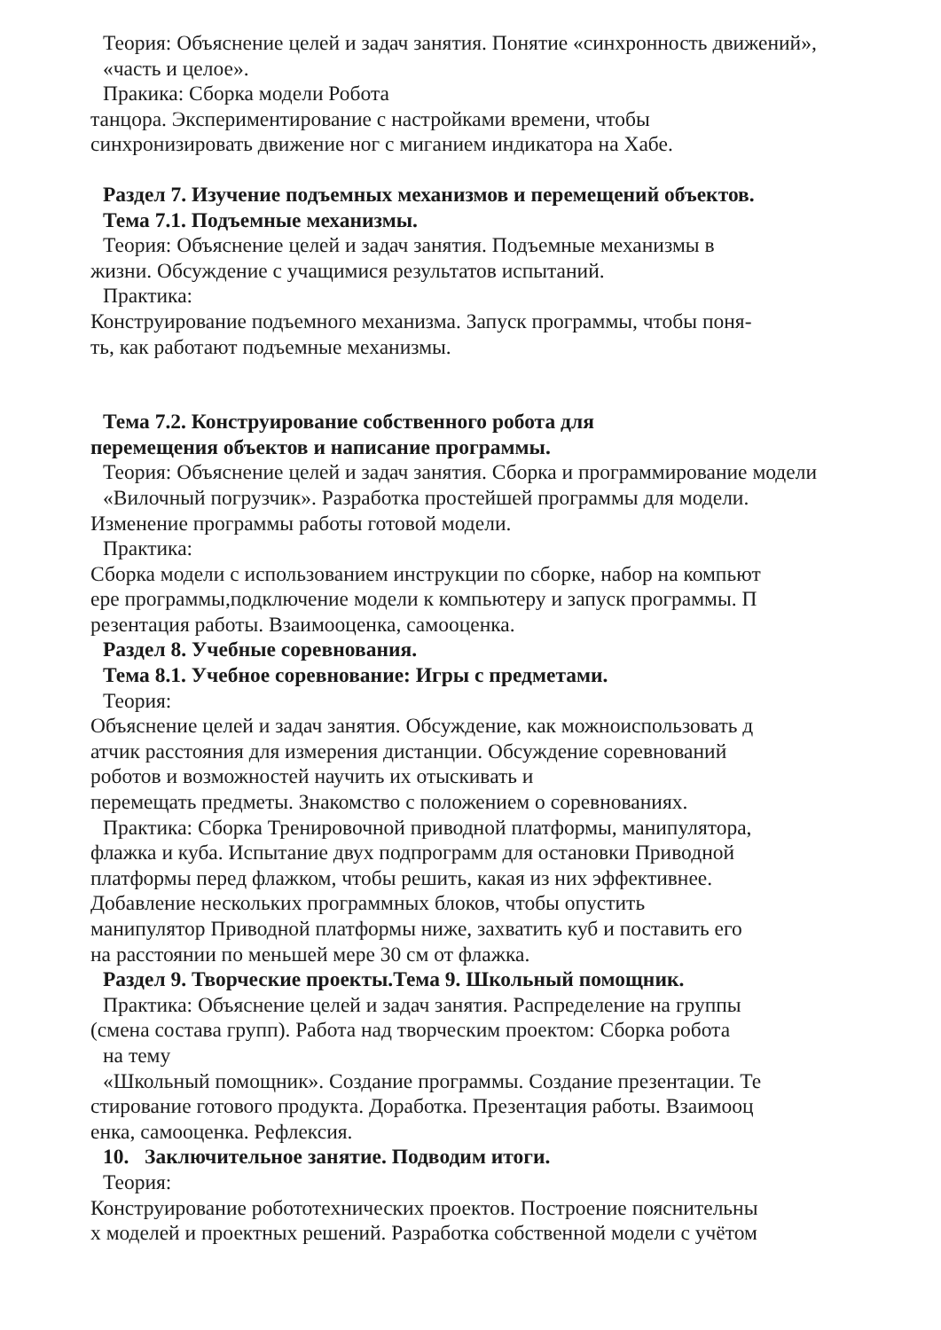Теория: Объяснение целей и задач занятия. Понятие «синхронность движений»,
«часть и целое».
Пракика: Сборка модели Робота
танцора. Экспериментирование с настройками времени, чтобы
синхронизировать движение ног с миганием индикатора на Хабе.
Раздел 7. Изучение подъемных механизмов и перемещений объектов.
Тема 7.1. Подъемные механизмы.
Теория: Объяснение целей и задач занятия. Подъемные механизмы в
жизни. Обсуждение с учащимися результатов испытаний.
Практика:
Конструирование подъемного механизма. Запуск программы, чтобы поня-
ть, как работают подъемные механизмы.
Тема 7.2. Конструирование собственного робота для
перемещения объектов и написание программы.
Теория: Объяснение целей и задач занятия. Сборка и программирование модели
«Вилочный погрузчик». Разработка простейшей программы для модели.
Изменение программы работы готовой модели.
Практика:
Сборка модели с использованием инструкции по сборке, набор на компьют
ере программы,подключение модели к компьютеру и запуск программы. П
резентация работы. Взаимооценка, самооценка.
Раздел 8. Учебные соревнования.
Тема 8.1. Учебное соревнование: Игры с предметами.
Теория:
Объяснение целей и задач занятия. Обсуждение, как можноиспользовать д
атчик расстояния для измерения дистанции. Обсуждение соревнований
роботов и возможностей научить их отыскивать и
перемещать предметы. Знакомство с положением о соревнованиях.
Практика: Сборка Тренировочной приводной платформы, манипулятора,
флажка и куба. Испытание двух подпрограмм для остановки Приводной
платформы перед флажком, чтобы решить, какая из них эффективнее.
Добавление нескольких программных блоков, чтобы опустить
манипулятор Приводной платформы ниже, захватить куб и поставить его
на расстоянии по меньшей мере 30 см от флажка.
Раздел 9. Творческие проекты.Тема 9. Школьный помощник.
Практика: Объяснение целей и задач занятия. Распределение на группы
(смена состава групп). Работа над творческим проектом: Сборка робота
на тему
«Школьный помощник». Создание программы. Создание презентации. Те
стирование готового продукта. Доработка. Презентация работы. Взаимооц
енка, самооценка. Рефлексия.
10. Заключительное занятие. Подводим итоги.
Теория:
Конструирование робототехнических проектов. Построение пояснительны
х моделей и проектных решений. Разработка собственной модели с учётом